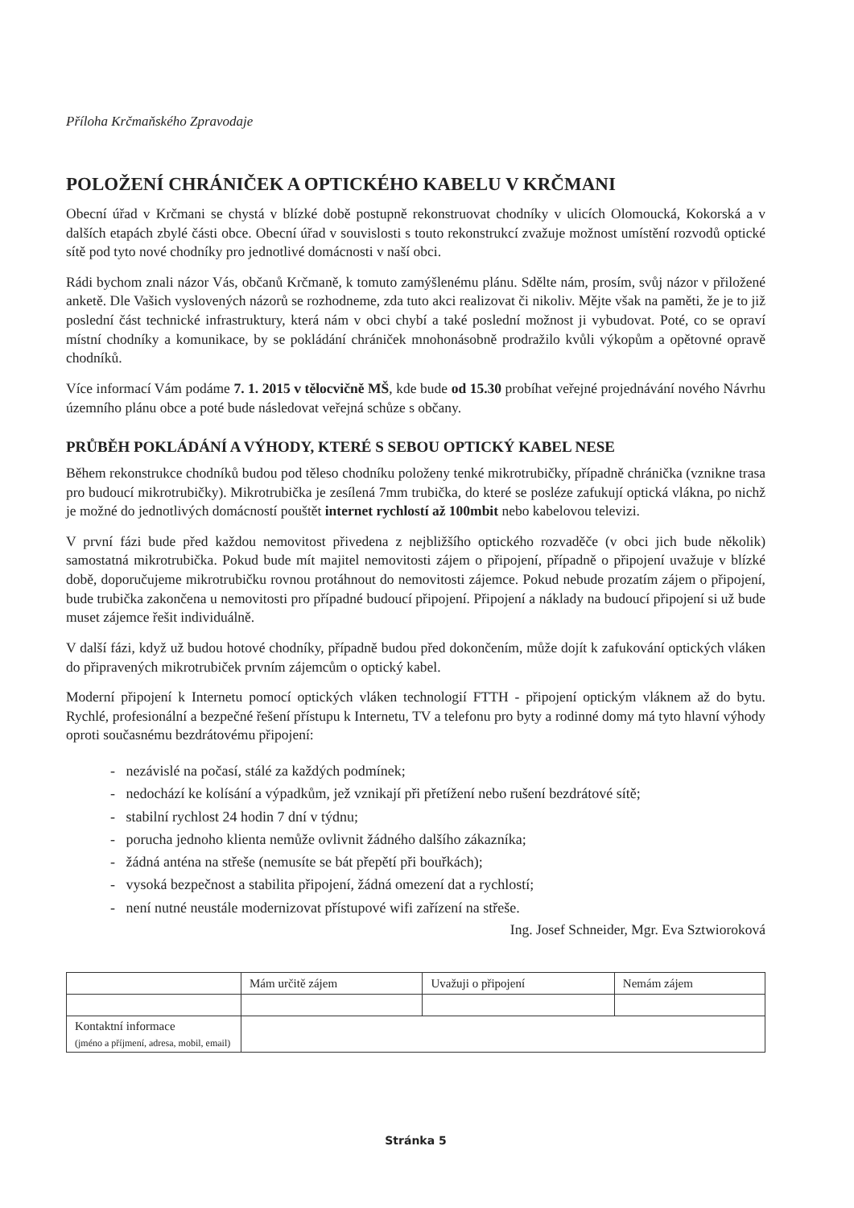Příloha Krčmaňského Zpravodaje
POLOŽENÍ CHRÁNIČEK A OPTICKÉHO KABELU V KRČMANI
Obecní úřad v Krčmani se chystá v blízké době postupně rekonstruovat chodníky v ulicích Olomoucká, Kokorská a v dalších etapách zbylé části obce. Obecní úřad v souvislosti s touto rekonstrukcí zvažuje možnost umístění rozvodů optické sítě pod tyto nové chodníky pro jednotlivé domácnosti v naší obci.
Rádi bychom znali názor Vás, občanů Krčmaně, k tomuto zamýšlenému plánu. Sdělte nám, prosím, svůj názor v přiložené anketě. Dle Vašich vyslovených názorů se rozhodneme, zda tuto akci realizovat či nikoliv. Mějte však na paměti, že je to již poslední část technické infrastruktury, která nám v obci chybí a také poslední možnost ji vybudovat. Poté, co se opraví místní chodníky a komunikace, by se pokládání chrániček mnohonásobně prodražilo kvůli výkopům a opětovné opravě chodníků.
Více informací Vám podáme 7. 1. 2015 v tělocvičně MŠ, kde bude od 15.30 probíhat veřejné projednávání nového Návrhu územního plánu obce a poté bude následovat veřejná schůze s občany.
PRŮBĚH POKLÁDÁNÍ A VÝHODY, KTERÉ S SEBOU OPTICKÝ KABEL NESE
Během rekonstrukce chodníků budou pod těleso chodníku položeny tenké mikrotrubičky, případně chránička (vznikne trasa pro budoucí mikrotrubičky). Mikrotrubička je zesílená 7mm trubička, do které se posléze zafukují optická vlákna, po nichž je možné do jednotlivých domácností pouštět internet rychlostí až 100mbit nebo kabelovou televizi.
V první fázi bude před každou nemovitost přivedena z nejbližšího optického rozvaděče (v obci jich bude několik) samostatná mikrotrubička. Pokud bude mít majitel nemovitosti zájem o připojení, případně o připojení uvažuje v blízké době, doporučujeme mikrotrubičku rovnou protáhnout do nemovitosti zájemce. Pokud nebude prozatím zájem o připojení, bude trubička zakončena u nemovitosti pro případné budoucí připojení. Připojení a náklady na budoucí připojení si už bude muset zájemce řešit individuálně.
V další fázi, když už budou hotové chodníky, případně budou před dokončením, může dojít k zafukování optických vláken do připravených mikrotrubiček prvním zájemcům o optický kabel.
Moderní připojení k Internetu pomocí optických vláken technologií FTTH - připojení optickým vláknem až do bytu. Rychlé, profesionální a bezpečné řešení přístupu k Internetu, TV a telefonu pro byty a rodinné domy má tyto hlavní výhody oproti současnému bezdrátovému připojení:
- nezávislé na počasí, stálé za každých podmínek;
- nedochází ke kolísání a výpadkům, jež vznikají při přetížení nebo rušení bezdrátové sítě;
- stabilní rychlost 24 hodin 7 dní v týdnu;
- porucha jednoho klienta nemůže ovlivnit žádného dalšího zákazníka;
- žádná anténa na střeše (nemusíte se bát přepětí při bouřkách);
- vysoká bezpečnost a stabilita připojení, žádná omezení dat a rychlostí;
- není nutné neustále modernizovat přístupové wifi zařízení na střeše.
Ing. Josef Schneider, Mgr. Eva Sztwioroková
| | Mám určitě zájem | Uvažuji o připojení | Nemám zájem |
| Kontaktní informace (jméno a příjmení, adresa, mobil, email) | | | |
Stránka 5